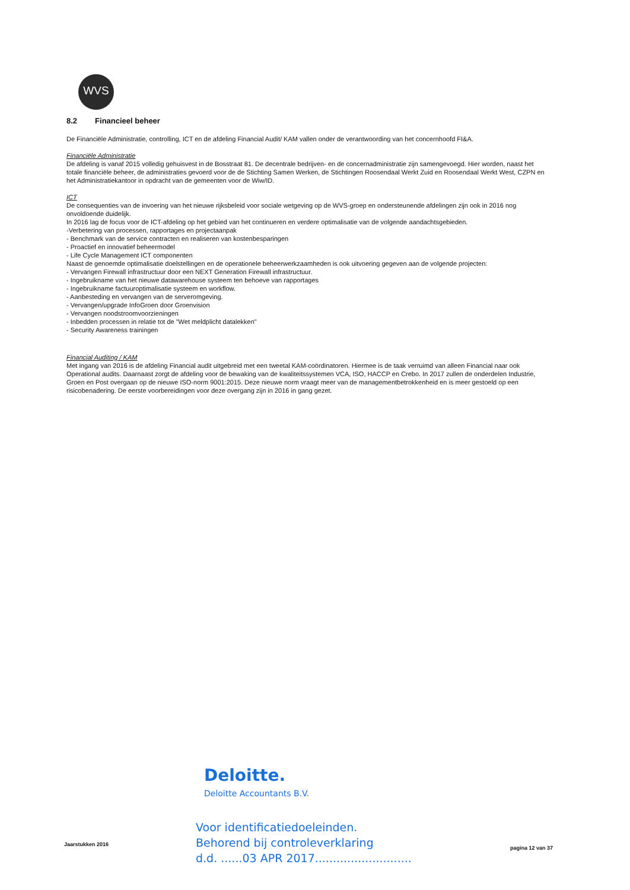WVS
8.2 Financieel beheer
De Financiële Administratie, controlling, ICT en de afdeling Financial Audit/ KAM vallen onder de verantwoording van het concernhoofd FI&A.
Financiële Administratie
De afdeling is vanaf 2015 volledig gehuisvest in de Bosstraat 81. De decentrale bedrijven- en de concernadministratie zijn samengevoegd. Hier worden, naast het totale financiële beheer, de administraties gevoerd voor de de Stichting Samen Werken, de Stichtingen Roosendaal Werkt Zuid en Roosendaal Werkt West, CZPN en het Administratiekantoor in opdracht van de gemeenten voor de Wiw/ID.
ICT
De consequenties van de invoering van het nieuwe rijksbeleid voor sociale wetgeving op de WVS-groep en ondersteunende afdelingen zijn ook in 2016 nog onvoldoende duidelijk.
In 2016 lag de focus voor de ICT-afdeling op het gebied van het continueren en verdere optimalisatie van de volgende aandachtsgebieden.
-Verbetering van processen, rapportages en projectaanpak
- Benchmark van de service contracten en realiseren van kostenbesparingen
- Proactief en innovatief beheermodel
- Life Cycle Management ICT componenten
Naast de genoemde optimalisatie doelstellingen en de operationele beheerwerkzaamheden is ook uitvoering gegeven aan de volgende projecten:
- Vervangen Firewall infrastructuur door een NEXT Generation Firewall infrastructuur.
- Ingebruikname van het nieuwe datawarehouse systeem ten behoeve van rapportages
- Ingebruikname factuuroptimalisatie systeem en workflow.
- Aanbesteding en vervangen van de serveromgeving.
- Vervangen/upgrade InfoGroen door Groenvision
- Vervangen noodstroomvoorzieningen
- Inbedden processen in relatie tot de "Wet meldplicht datalekken"
- Security Awareness trainingen
Financial Auditing / KAM
Met ingang van 2016 is de afdeling Financial audit uitgebreid met een tweetal KAM-coördinatoren. Hiermee is de taak verruimd van alleen Financial naar ook Operational audits. Daarnaast zorgt de afdeling voor de bewaking van de kwaliteitssystemen VCA, ISO, HACCP en Crebo. In 2017 zullen de onderdelen Industrie, Groen en Post overgaan op de nieuwe ISO-norm 9001:2015. Deze nieuwe norm vraagt meer van de managementbetrokkenheid en is meer gestoeld op een risicobenadering. De eerste voorbereidingen voor deze overgang zijn in 2016 in gang gezet.
Deloitte.
Deloitte Accountants B.V.
Voor identificatiedoeleinden.
Behorend bij controleverklaring
d.d. ......03 APR 2017...........................
Jaarstukken 2016
pagina 12 van 37